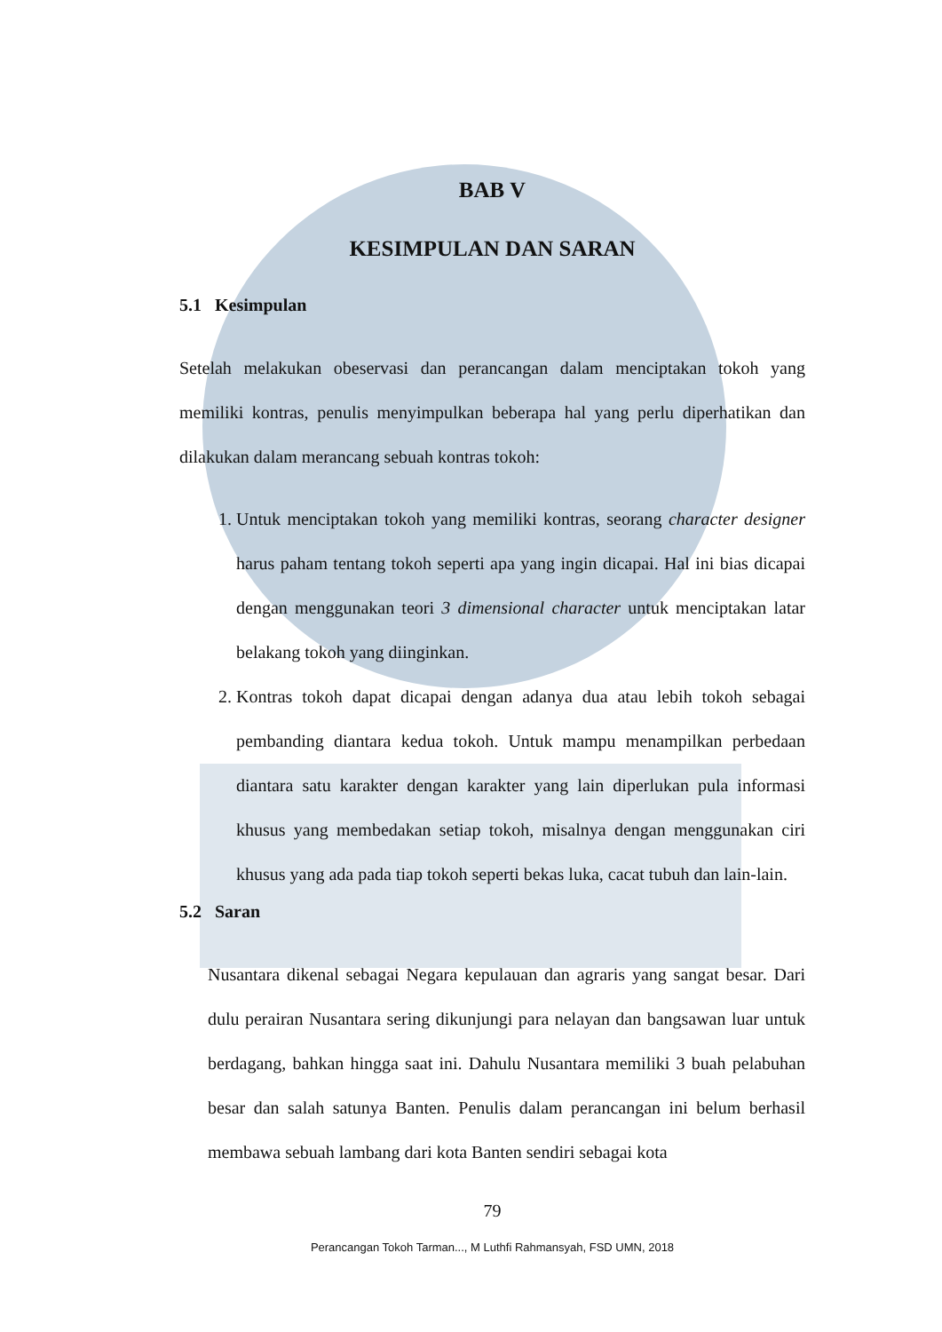BAB V
KESIMPULAN DAN SARAN
5.1 Kesimpulan
Setelah melakukan obeservasi dan perancangan dalam menciptakan tokoh yang memiliki kontras, penulis menyimpulkan beberapa hal yang perlu diperhatikan dan dilakukan dalam merancang sebuah kontras tokoh:
1. Untuk menciptakan tokoh yang memiliki kontras, seorang character designer harus paham tentang tokoh seperti apa yang ingin dicapai. Hal ini bias dicapai dengan menggunakan teori 3 dimensional character untuk menciptakan latar belakang tokoh yang diinginkan.
2. Kontras tokoh dapat dicapai dengan adanya dua atau lebih tokoh sebagai pembanding diantara kedua tokoh. Untuk mampu menampilkan perbedaan diantara satu karakter dengan karakter yang lain diperlukan pula informasi khusus yang membedakan setiap tokoh, misalnya dengan menggunakan ciri khusus yang ada pada tiap tokoh seperti bekas luka, cacat tubuh dan lain-lain.
5.2 Saran
Nusantara dikenal sebagai Negara kepulauan dan agraris yang sangat besar. Dari dulu perairan Nusantara sering dikunjungi para nelayan dan bangsawan luar untuk berdagang, bahkan hingga saat ini. Dahulu Nusantara memiliki 3 buah pelabuhan besar dan salah satunya Banten. Penulis dalam perancangan ini belum berhasil membawa sebuah lambang dari kota Banten sendiri sebagai kota
79
Perancangan Tokoh Tarman..., M Luthfi Rahmansyah, FSD UMN, 2018